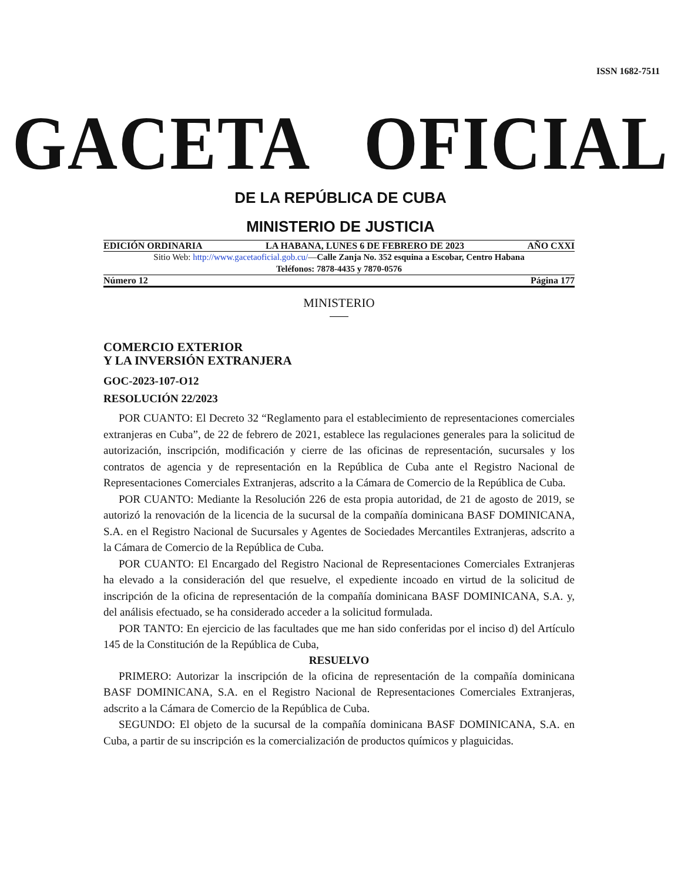ISSN 1682-7511
GACETA OFICIAL
DE LA REPÚBLICA DE CUBA
MINISTERIO DE JUSTICIA
EDICIÓN ORDINARIA LA HABANA, LUNES 6 DE FEBRERO DE 2023 AÑO CXXI
Sitio Web: http://www.gacetaoficial.gob.cu/—Calle Zanja No. 352 esquina a Escobar, Centro Habana
Teléfonos: 7878-4435 y 7870-0576
Número 12 Página 177
MINISTERIO
COMERCIO EXTERIOR
Y LA INVERSIÓN EXTRANJERA
GOC-2023-107-O12
RESOLUCIÓN 22/2023
POR CUANTO: El Decreto 32 “Reglamento para el establecimiento de representaciones comerciales extranjeras en Cuba”, de 22 de febrero de 2021, establece las regulaciones generales para la solicitud de autorización, inscripción, modificación y cierre de las oficinas de representación, sucursales y los contratos de agencia y de representación en la República de Cuba ante el Registro Nacional de Representaciones Comerciales Extranjeras, adscrito a la Cámara de Comercio de la República de Cuba.
POR CUANTO: Mediante la Resolución 226 de esta propia autoridad, de 21 de agosto de 2019, se autorizó la renovación de la licencia de la sucursal de la compañía dominicana BASF DOMINICANA, S.A. en el Registro Nacional de Sucursales y Agentes de Sociedades Mercantiles Extranjeras, adscrito a la Cámara de Comercio de la República de Cuba.
POR CUANTO: El Encargado del Registro Nacional de Representaciones Comerciales Extranjeras ha elevado a la consideración del que resuelve, el expediente incoado en virtud de la solicitud de inscripción de la oficina de representación de la compañía dominicana BASF DOMINICANA, S.A. y, del análisis efectuado, se ha considerado acceder a la solicitud formulada.
POR TANTO: En ejercicio de las facultades que me han sido conferidas por el inciso d) del Artículo 145 de la Constitución de la República de Cuba,
RESUELVO
PRIMERO: Autorizar la inscripción de la oficina de representación de la compañía dominicana BASF DOMINICANA, S.A. en el Registro Nacional de Representaciones Comerciales Extranjeras, adscrito a la Cámara de Comercio de la República de Cuba.
SEGUNDO: El objeto de la sucursal de la compañía dominicana BASF DOMINICANA, S.A. en Cuba, a partir de su inscripción es la comercialización de productos químicos y plaguicidas.